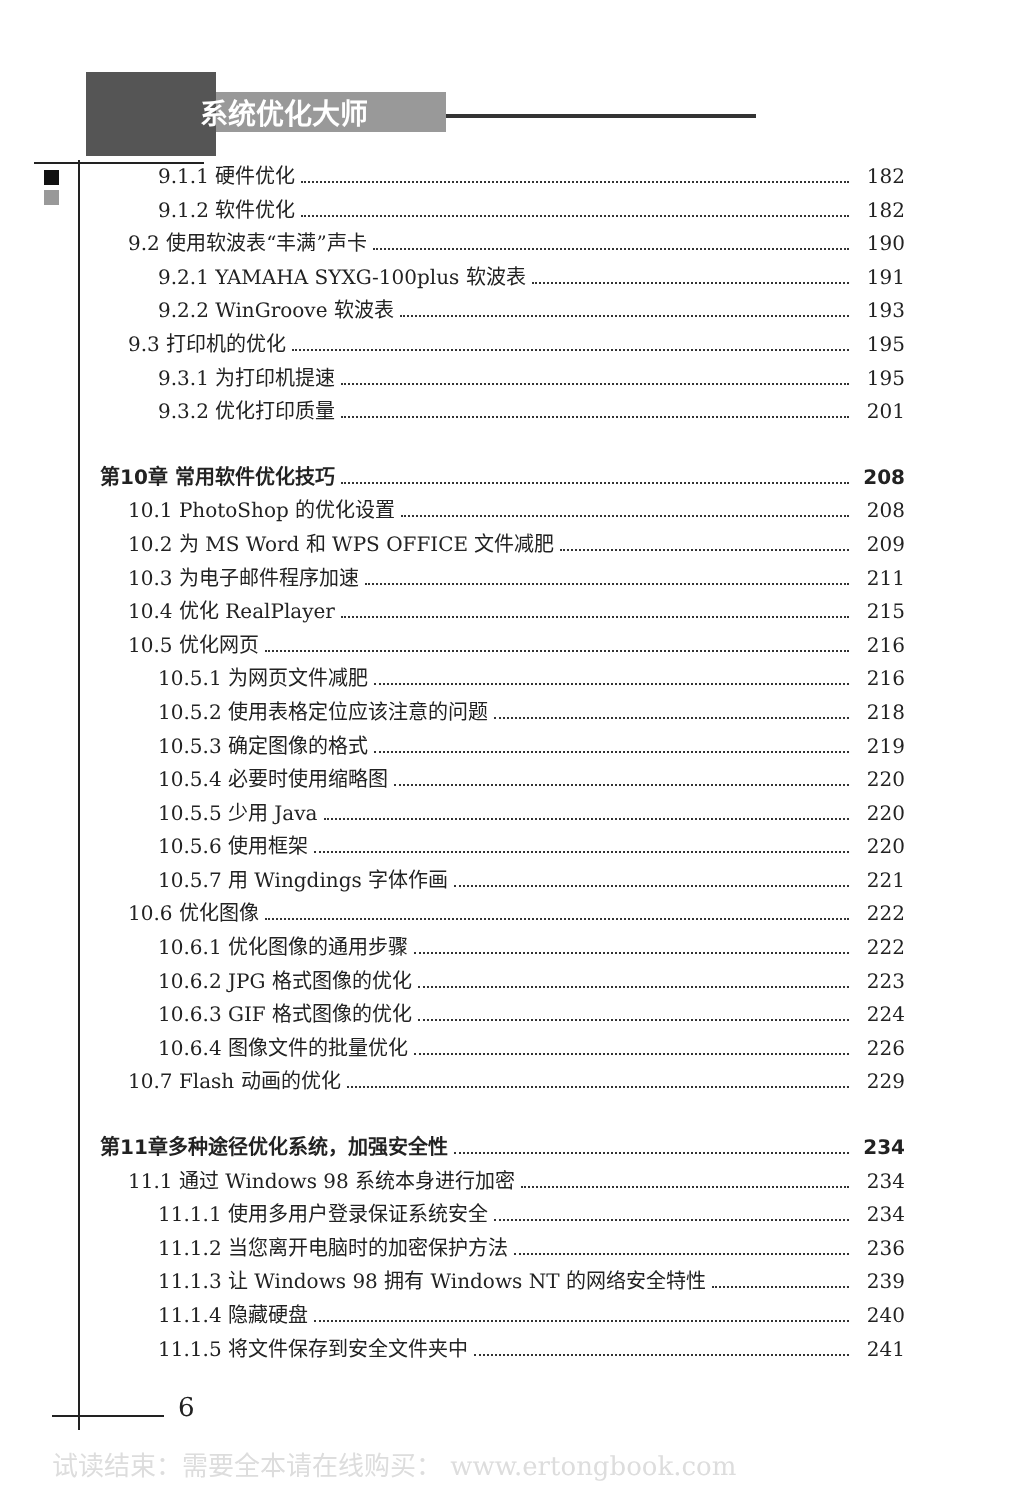系统优化大师
9.1.1 硬件优化 182
9.1.2 软件优化 182
9.2 使用软波表“丰满”声卡 190
9.2.1 YAMAHA SYXG-100plus 软波表 191
9.2.2 WinGroove 软波表 193
9.3 打印机的优化 195
9.3.1 为打印机提速 195
9.3.2 优化打印质量 201
第10章 常用软件优化技巧 208
10.1 PhotoShop 的优化设置 208
10.2 为 MS Word 和 WPS OFFICE 文件减肥 209
10.3 为电子邮件程序加速 211
10.4 优化 RealPlayer 215
10.5 优化网页 216
10.5.1 为网页文件减肥 216
10.5.2 使用表格定位应该注意的问题 218
10.5.3 确定图像的格式 219
10.5.4 必要时使用缩略图 220
10.5.5 少用 Java 220
10.5.6 使用框架 220
10.5.7 用 Wingdings 字体作画 221
10.6 优化图像 222
10.6.1 优化图像的通用步骤 222
10.6.2 JPG 格式图像的优化 223
10.6.3 GIF 格式图像的优化 224
10.6.4 图像文件的批量优化 226
10.7 Flash 动画的优化 229
第11章多种途径优化系统，加强安全性 234
11.1 通过 Windows 98 系统本身进行加密 234
11.1.1 使用多用户登录保证系统安全 234
11.1.2 当您离开电脑时的加密保护方法 236
11.1.3 让 Windows 98 拥有 Windows NT 的网络安全特性 239
11.1.4 隐藏硬盘 240
11.1.5 将文件保存到安全文件夹中 241
6
试读结束：需要全本请在线购买： www.ertongbook.com